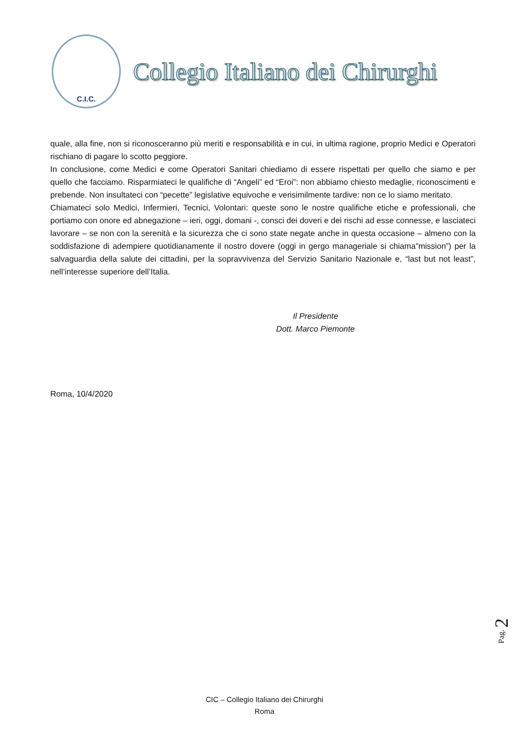C.I.C.
Collegio Italiano dei Chirurghi
quale, alla fine, non si riconosceranno più meriti e responsabilità e in cui, in ultima ragione, proprio Medici e Operatori rischiano di pagare lo scotto peggiore.
In conclusione, come Medici e come Operatori Sanitari chiediamo di essere rispettati per quello che siamo e per quello che facciamo. Risparmiateci le qualifiche di “Angeli” ed “Eroi”: non abbiamo chiesto medaglie, riconoscimenti e prebende. Non insultateci con “pecette” legislative equivoche e verisimilmente tardive: non ce lo siamo meritato.
Chiamateci solo Medici, Infermieri, Tecnici, Volontari: queste sono le nostre qualifiche etiche e professionali, che portiamo con onore ed abnegazione – ieri, oggi, domani -, consci dei doveri e dei rischi ad esse connesse, e lasciateci lavorare – se non con la serenità e la sicurezza che ci sono state negate anche in questa occasione – almeno con la soddisfazione di adempiere quotidianamente il nostro dovere (oggi in gergo manageriale si chiama”mission”) per la salvaguardia della salute dei cittadini, per la sopravvivenza del Servizio Sanitario Nazionale e, “last but not least”, nell’interesse superiore dell’Italia.
Il Presidente
Dott. Marco Piemonte
Roma, 10/4/2020
Pag. 2
CIC – Collegio Italiano dei Chirurghi
Roma